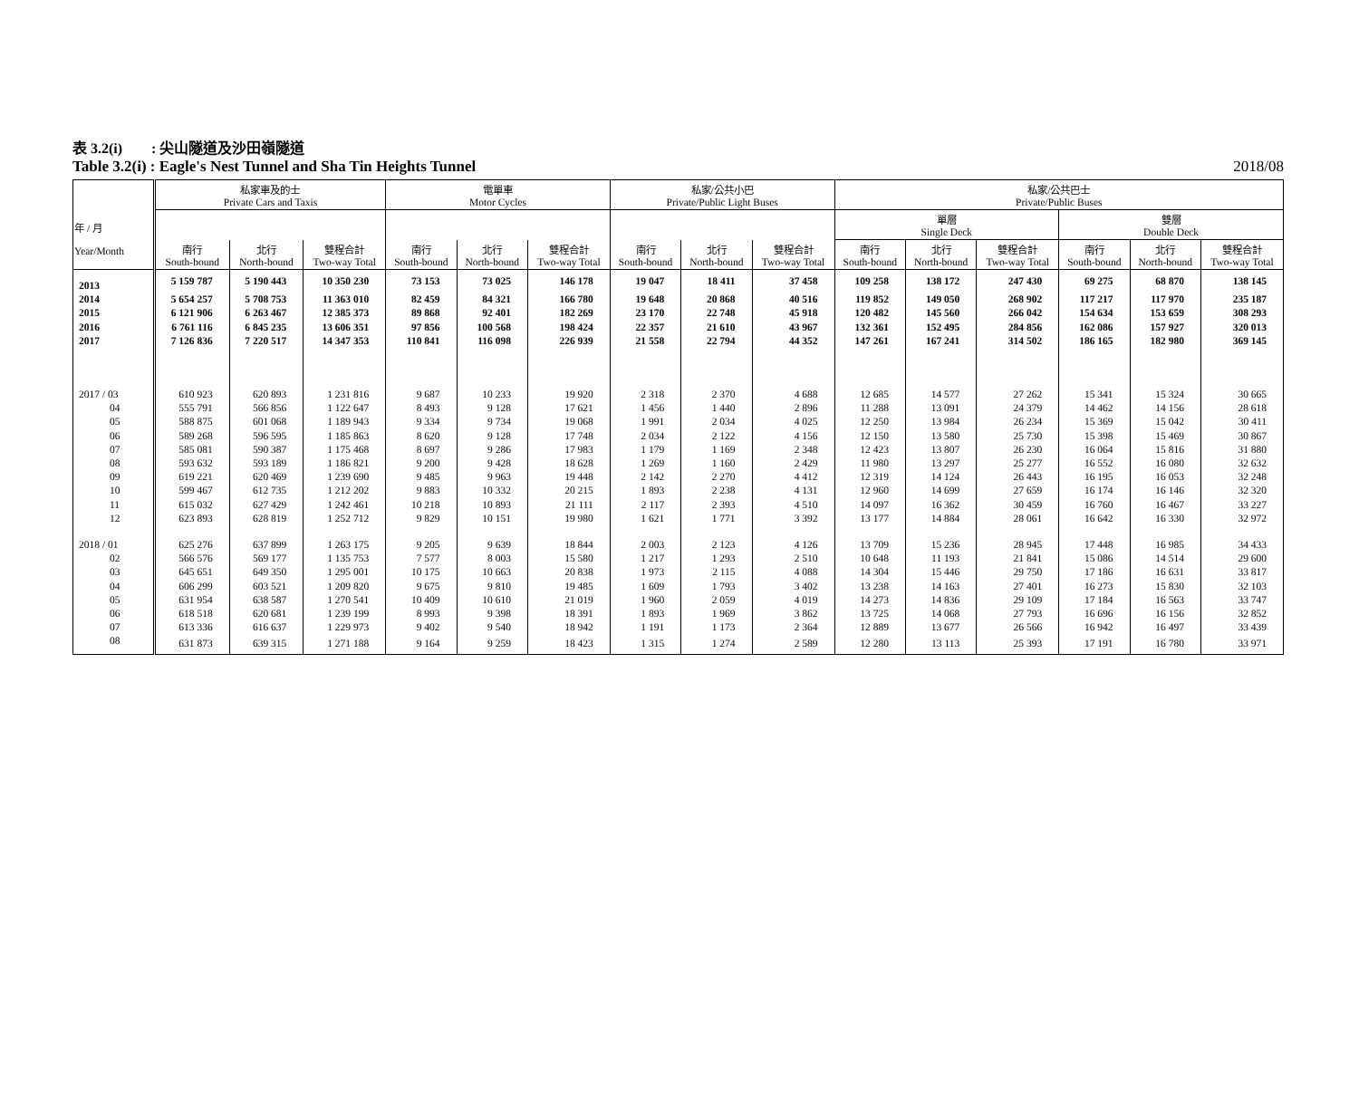表 3.2(i)　　: 尖山隧道及沙田嶺隧道
Table 3.2(i) : Eagle's Nest Tunnel and Sha Tin Heights Tunnel 2018/08
| 年 / 月 Year/Month | 私家車及的士 Private Cars and Taxis | | | 電單車 Motor Cycles | | | 私家/公共小巴 Private/Public Light Buses | | | 私家/公共巴士 Private/Public Buses | | | | | |
| --- | --- | --- | --- | --- | --- | --- | --- | --- | --- | --- | --- | --- | --- | --- | --- |
| | | | | | | | | | | 單層 Single Deck | | | 雙層 Double Deck | | |
| | 南行 South-bound | 北行 North-bound | 雙程合計 Two-way Total | 南行 South-bound | 北行 North-bound | 雙程合計 Two-way Total | 南行 South-bound | 北行 North-bound | 雙程合計 Two-way Total | 南行 South-bound | 北行 North-bound | 雙程合計 Two-way Total | 南行 South-bound | 北行 North-bound | 雙程合計 Two-way Total |
| 2013 | 5 159 787 | 5 190 443 | 10 350 230 | 73 153 | 73 025 | 146 178 | 19 047 | 18 411 | 37 458 | 109 258 | 138 172 | 247 430 | 69 275 | 68 870 | 138 145 |
| 2014 | 5 654 257 | 5 708 753 | 11 363 010 | 82 459 | 84 321 | 166 780 | 19 648 | 20 868 | 40 516 | 119 852 | 149 050 | 268 902 | 117 217 | 117 970 | 235 187 |
| 2015 | 6 121 906 | 6 263 467 | 12 385 373 | 89 868 | 92 401 | 182 269 | 23 170 | 22 748 | 45 918 | 120 482 | 145 560 | 266 042 | 154 634 | 153 659 | 308 293 |
| 2016 | 6 761 116 | 6 845 235 | 13 606 351 | 97 856 | 100 568 | 198 424 | 22 357 | 21 610 | 43 967 | 132 361 | 152 495 | 284 856 | 162 086 | 157 927 | 320 013 |
| 2017 | 7 126 836 | 7 220 517 | 14 347 353 | 110 841 | 116 098 | 226 939 | 21 558 | 22 794 | 44 352 | 147 261 | 167 241 | 314 502 | 186 165 | 182 980 | 369 145 |
| 2017 / 03 | 610 923 | 620 893 | 1 231 816 | 9 687 | 10 233 | 19 920 | 2 318 | 2 370 | 4 688 | 12 685 | 14 577 | 27 262 | 15 341 | 15 324 | 30 665 |
| 04 | 555 791 | 566 856 | 1 122 647 | 8 493 | 9 128 | 17 621 | 1 456 | 1 440 | 2 896 | 11 288 | 13 091 | 24 379 | 14 462 | 14 156 | 28 618 |
| 05 | 588 875 | 601 068 | 1 189 943 | 9 334 | 9 734 | 19 068 | 1 991 | 2 034 | 4 025 | 12 250 | 13 984 | 26 234 | 15 369 | 15 042 | 30 411 |
| 06 | 589 268 | 596 595 | 1 185 863 | 8 620 | 9 128 | 17 748 | 2 034 | 2 122 | 4 156 | 12 150 | 13 580 | 25 730 | 15 398 | 15 469 | 30 867 |
| 07 | 585 081 | 590 387 | 1 175 468 | 8 697 | 9 286 | 17 983 | 1 179 | 1 169 | 2 348 | 12 423 | 13 807 | 26 230 | 16 064 | 15 816 | 31 880 |
| 08 | 593 632 | 593 189 | 1 186 821 | 9 200 | 9 428 | 18 628 | 1 269 | 1 160 | 2 429 | 11 980 | 13 297 | 25 277 | 16 552 | 16 080 | 32 632 |
| 09 | 619 221 | 620 469 | 1 239 690 | 9 485 | 9 963 | 19 448 | 2 142 | 2 270 | 4 412 | 12 319 | 14 124 | 26 443 | 16 195 | 16 053 | 32 248 |
| 10 | 599 467 | 612 735 | 1 212 202 | 9 883 | 10 332 | 20 215 | 1 893 | 2 238 | 4 131 | 12 960 | 14 699 | 27 659 | 16 174 | 16 146 | 32 320 |
| 11 | 615 032 | 627 429 | 1 242 461 | 10 218 | 10 893 | 21 111 | 2 117 | 2 393 | 4 510 | 14 097 | 16 362 | 30 459 | 16 760 | 16 467 | 33 227 |
| 12 | 623 893 | 628 819 | 1 252 712 | 9 829 | 10 151 | 19 980 | 1 621 | 1 771 | 3 392 | 13 177 | 14 884 | 28 061 | 16 642 | 16 330 | 32 972 |
| 2018 / 01 | 625 276 | 637 899 | 1 263 175 | 9 205 | 9 639 | 18 844 | 2 003 | 2 123 | 4 126 | 13 709 | 15 236 | 28 945 | 17 448 | 16 985 | 34 433 |
| 02 | 566 576 | 569 177 | 1 135 753 | 7 577 | 8 003 | 15 580 | 1 217 | 1 293 | 2 510 | 10 648 | 11 193 | 21 841 | 15 086 | 14 514 | 29 600 |
| 03 | 645 651 | 649 350 | 1 295 001 | 10 175 | 10 663 | 20 838 | 1 973 | 2 115 | 4 088 | 14 304 | 15 446 | 29 750 | 17 186 | 16 631 | 33 817 |
| 04 | 606 299 | 603 521 | 1 209 820 | 9 675 | 9 810 | 19 485 | 1 609 | 1 793 | 3 402 | 13 238 | 14 163 | 27 401 | 16 273 | 15 830 | 32 103 |
| 05 | 631 954 | 638 587 | 1 270 541 | 10 409 | 10 610 | 21 019 | 1 960 | 2 059 | 4 019 | 14 273 | 14 836 | 29 109 | 17 184 | 16 563 | 33 747 |
| 06 | 618 518 | 620 681 | 1 239 199 | 8 993 | 9 398 | 18 391 | 1 893 | 1 969 | 3 862 | 13 725 | 14 068 | 27 793 | 16 696 | 16 156 | 32 852 |
| 07 | 613 336 | 616 637 | 1 229 973 | 9 402 | 9 540 | 18 942 | 1 191 | 1 173 | 2 364 | 12 889 | 13 677 | 26 566 | 16 942 | 16 497 | 33 439 |
| 08 | 631 873 | 639 315 | 1 271 188 | 9 164 | 9 259 | 18 423 | 1 315 | 1 274 | 2 589 | 12 280 | 13 113 | 25 393 | 17 191 | 16 780 | 33 971 |